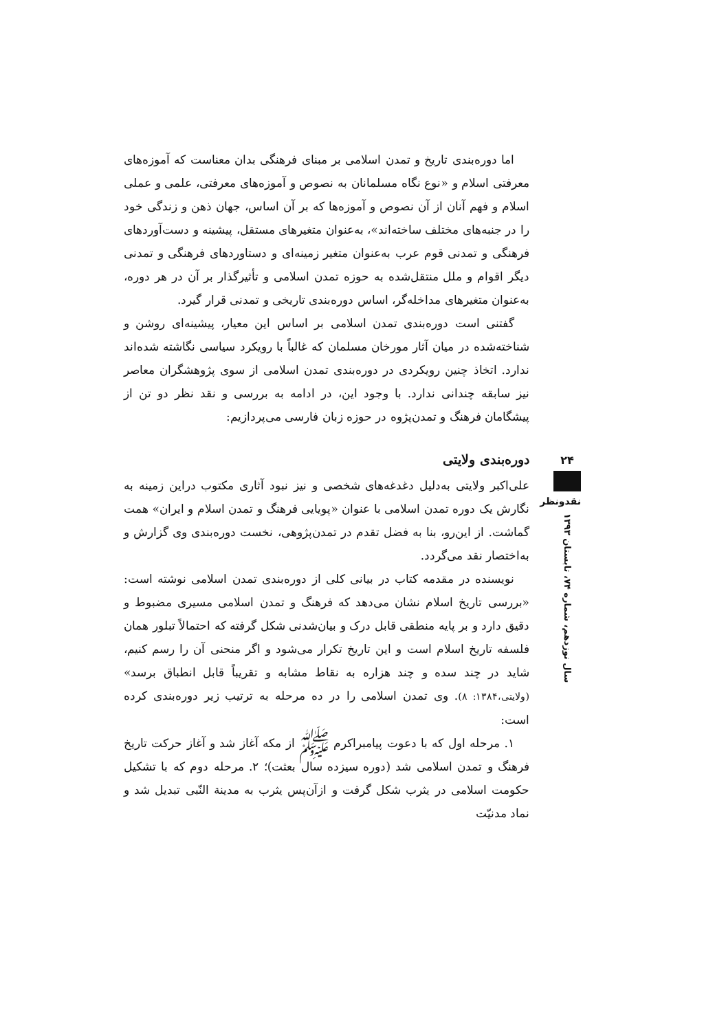اما دوره‌بندی تاریخ و تمدن اسلامی بر مبنای فرهنگی بدان معناست که آموزه‌های معرفتی اسلام و «نوع نگاه مسلمانان به نصوص و آموزه‌های معرفتی، علمی و عملی اسلام و فهم آنان از آن نصوص و آموزه‌ها که بر آن اساس، جهان ذهن و زندگی خود را در جنبه‌های مختلف ساخته‌اند»، به‌عنوان متغیرهای مستقل، پیشینه و دست‌آوردهای فرهنگی و تمدنی قوم عرب به‌عنوان متغیر زمینه‌ای و دستاوردهای فرهنگی و تمدنی دیگر اقوام و ملل منتقل‌شده به حوزه تمدن اسلامی و تأثیرگذار بر آن در هر دوره، به‌عنوان متغیرهای مداخله‌گر، اساس دوره‌بندی تاریخی و تمدنی قرار گیرد.
گفتنی است دوره‌بندی تمدن اسلامی بر اساس این معیار، پیشینه‌ای روشن و شناخته‌شده در میان آثار مورخان مسلمان که غالباً با رویکرد سیاسی نگاشته شده‌اند ندارد. اتخاذ چنین رویکردی در دوره‌بندی تمدن اسلامی از سوی پژوهشگران معاصر نیز سابقه چندانی ندارد. با وجود این، در ادامه به بررسی و نقد نظر دو تن از پیشگامان فرهنگ و تمدن‌پژوه در حوزه زبان فارسی می‌پردازیم:
دوره‌بندی ولایتی
علی‌اکبر ولایتی به‌دلیل دغدغه‌های شخصی و نیز نبود آثاری مکتوب دراین زمینه به نگارش یک دوره تمدن اسلامی با عنوان «پویایی فرهنگ و تمدن اسلام و ایران» همت گماشت. از این‌رو، بنا به فضل تقدم در تمدن‌پژوهی، نخست دوره‌بندی وی گزارش و به‌اختصار نقد می‌گردد.
نویسنده در مقدمه کتاب در بیانی کلی از دوره‌بندی تمدن اسلامی نوشته است: «بررسی تاریخ اسلام نشان می‌دهد که فرهنگ و تمدن اسلامی مسیری مضبوط و دقیق دارد و بر پایه منطقی قابل درک و بیان‌شدنی شکل گرفته که احتمالاً تبلور همان فلسفه تاریخ اسلام است و این تاریخ تکرار می‌شود و اگر منحنی آن را رسم کنیم، شاید در چند سده و چند هزاره به نقاط مشابه و تقریباً قابل انطباق برسد» (ولایتی،۱۳۸۴: ۸). وی تمدن اسلامی را در ده مرحله به ترتیب زیر دوره‌بندی کرده است:
۱. مرحله اول که با دعوت پیامبراکرم ﷺ از مکه آغاز شد و آغاز حرکت تاریخ فرهنگ و تمدن اسلامی شد (دوره سیزده سال بعثت)؛ ۲. مرحله دوم که با تشکیل حکومت اسلامی در یثرب شکل گرفت و ازآن‌پس یثرب به مدینة النّبی تبدیل شد و نماد مدنیّت
۲۴
نقدونظر
سال نوزدهم، شماره ۷۴، تابستان ۱۳۹۳